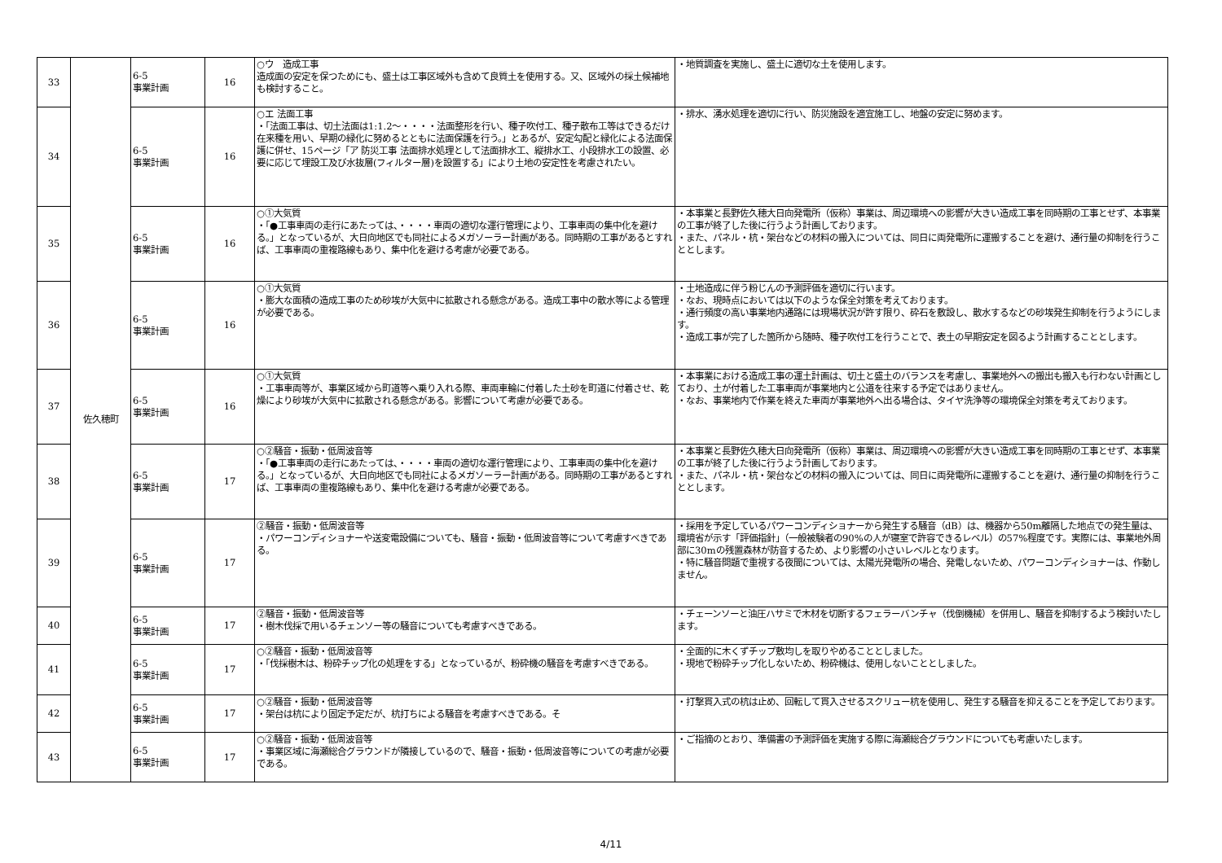| 33 | 佐久穂町 | 6-5 事業計画 | 16 | ○ウ 造成工事 造成面の安定を保つためにも、盛土は工事区域外も含めて良質土を使用する。又、区域外の採土候補地も検討すること。 | ・地質調査を実施し、盛土に適切な土を使用します。 |
| 34 | | 6-5 事業計画 | 16 | ○エ 法面工事 ・「法面工事は、切土法面は1:1.2～・・・・法面整形を行い、種子吹付工、種子散布工等はできるだけ在来種を用い、早期の緑化に努めるとともに法面保護を行う。」とあるが、安定勾配と緑化による法面保護に併せ、15ページ「ア 防災工事 法面排水処理として法面排水工、縦排水工、小段排水工の設置、必要に応じて埋設工及び水抜層(フィルター層)を設置する」により土地の安定性を考慮されたい。 | ・排水、湧水処理を適切に行い、防災施設を適宜施工し、地盤の安定に努めます。 |
| 35 | | 6-5 事業計画 | 16 | ○①大気質 ・「●工事車両の走行にあたっては、・・・・車両の適切な運行管理により、工事車両の集中化を避ける。」となっているが、大日向地区でも同社によるメガソーラー計画がある。同時期の工事があるとすれば、工事車両の重複路線もあり、集中化を避ける考慮が必要である。 | ・本事業と長野佐久穂大日向発電所（仮称）事業は、周辺環境への影響が大きい造成工事を同時期の工事とせず、本事業の工事が終了した後に行うよう計画しております。 ・また、パネル・杭・架台などの材料の搬入については、同日に両発電所に運搬することを避け、通行量の抑制を行うこととします。 |
| 36 | | 6-5 事業計画 | 16 | ○①大気質 ・膨大な面積の造成工事のため砂埃が大気中に拡散される懸念がある。造成工事中の散水等による管理が必要である。 | ・土地造成に伴う粉じんの予測評価を適切に行います。 ・なお、現時点においては以下のような保全対策を考えております。 ・通行頻度の高い事業地内通路には現場状況が許す限り、砕石を敷設し、散水するなどの砂埃発生抑制を行うようにします。 ・造成工事が完了した箇所から随時、種子吹付工を行うことで、表土の早期安定を図るよう計画することとします。 |
| 37 | | 6-5 事業計画 | 16 | ○①大気質 ・工事車両等が、事業区域から町道等へ乗り入れる際、車両車輪に付着した土砂を町道に付着させ、乾燥により砂埃が大気中に拡散される懸念がある。影響について考慮が必要である。 | ・本事業における造成工事の運土計画は、切土と盛土のバランスを考慮し、事業地外への搬出も搬入も行わない計画としており、土が付着した工事車両が事業地内と公道を往来する予定ではありません。 ・なお、事業地内で作業を終えた車両が事業地外へ出る場合は、タイヤ洗浄等の環境保全対策を考えております。 |
| 38 | | 6-5 事業計画 | 17 | ○②騒音・振動・低周波音等 ・「●工事車両の走行にあたっては、・・・・車両の適切な運行管理により、工事車両の集中化を避ける。」となっているが、大日向地区でも同社によるメガソーラー計画がある。同時期の工事があるとすれば、工事車両の重複路線もあり、集中化を避ける考慮が必要である。 | ・本事業と長野佐久穂大日向発電所（仮称）事業は、周辺環境への影響が大きい造成工事を同時期の工事とせず、本事業の工事が終了した後に行うよう計画しております。 ・また、パネル・杭・架台などの材料の搬入については、同日に両発電所に運搬することを避け、通行量の抑制を行うこととします。 |
| 39 | | 6-5 事業計画 | 17 | ②騒音・振動・低周波音等 ・パワーコンディショナーや送変電設備についても、騒音・振動・低周波音等について考慮すべきである。 | ・採用を予定しているパワーコンディショナーから発生する騒音（dB）は、機器から50m離隔した地点での発生量は、環境省が示す「評価指針」（一般被験者の90%の人が寝室で許容できるレベル）の57%程度です。実際には、事業地外周部に30mの残置森林が防音するため、より影響の小さいレベルとなります。 ・特に騒音問題で重視する夜間については、太陽光発電所の場合、発電しないため、パワーコンディショナーは、作動しません。 |
| 40 | | 6-5 事業計画 | 17 | ②騒音・振動・低周波音等 ・樹木伐採で用いるチェンソー等の騒音についても考慮すべきである。 | ・チェーンソーと油圧ハサミで木材を切断するフェラーバンチャ（伐倒機械）を併用し、騒音を抑制するよう検討いたします。 |
| 41 | | 6-5 事業計画 | 17 | ○②騒音・振動・低周波音等 ・「伐採樹木は、粉砕チップ化の処理をする」となっているが、粉砕機の騒音を考慮すべきである。 | ・全面的に木くずチップ敷均しを取りやめることとしました。 ・現地で粉砕チップ化しないため、粉砕機は、使用しないこととしました。 |
| 42 | | 6-5 事業計画 | 17 | ○②騒音・振動・低周波音等 ・架台は杭により固定予定だが、杭打ちによる騒音を考慮すべきである。そ | ・打撃貫入式の杭は止め、回転して貫入させるスクリュー杭を使用し、発生する騒音を抑えることを予定しております。 |
| 43 | | 6-5 事業計画 | 17 | ○②騒音・振動・低周波音等 ・事業区域に海瀬総合グラウンドが隣接しているので、騒音・振動・低周波音等についての考慮が必要である。 | ・ご指摘のとおり、準備書の予測評価を実施する際に海瀬総合グラウンドについても考慮いたします。 |
4/11